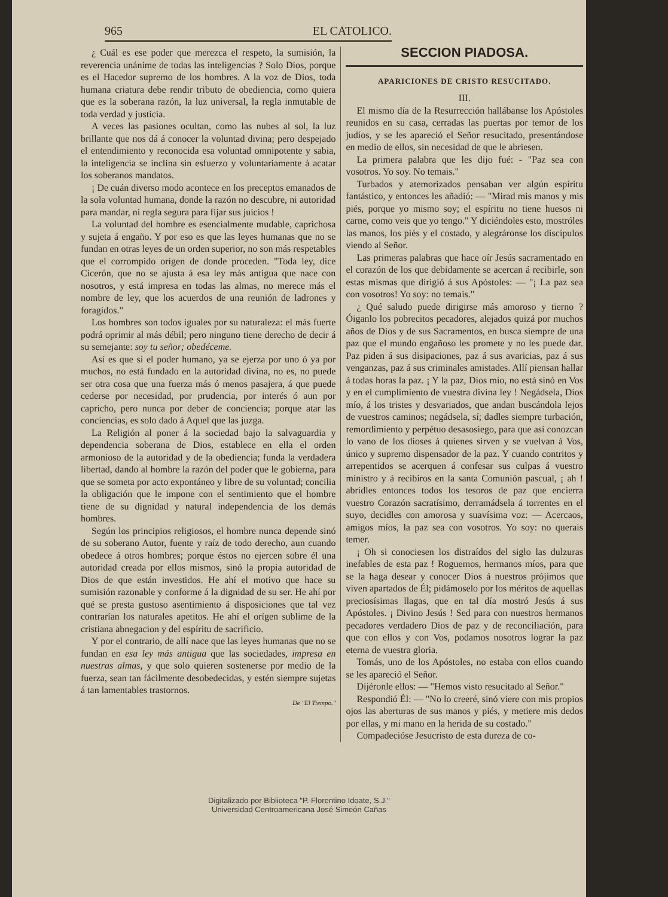965 EL CATOLICO.
¿ Cuál es ese poder que merezca el respeto, la sumisión, la reverencia unánime de todas las inteligencias ? Solo Dios, porque es el Hacedor supremo de los hombres. A la voz de Dios, toda humana criatura debe rendir tributo de obediencia, como quiera que es la soberana razón, la luz universal, la regla inmutable de toda verdad y justicia.
A veces las pasiones ocultan, como las nubes al sol, la luz brillante que nos dá á conocer la voluntad divina; pero despejado el entendimiento y reconocida esa voluntad omnipotente y sabia, la inteligencia se inclina sin esfuerzo y voluntariamente á acatar los soberanos mandatos.
¡ De cuán diverso modo acontece en los preceptos emanados de la sola voluntad humana, donde la razón no descubre, ni autoridad para mandar, ni regla segura para fijar sus juicios !
La voluntad del hombre es esencialmente mudable, caprichosa y sujeta á engaño. Y por eso es que las leyes humanas que no se fundan en otras leyes de un orden superior, no son más respetables que el corrompido orígen de donde proceden. "Toda ley, dice Cicerón, que no se ajusta á esa ley más antigua que nace con nosotros, y está impresa en todas las almas, no merece más el nombre de ley, que los acuerdos de una reunión de ladrones y foragidos."
Los hombres son todos iguales por su naturaleza: el más fuerte podrá oprimir al más débil; pero ninguno tiene derecho de decir á su semejante: soy tu señor; obedéceme.
Así es que si el poder humano, ya se ejerza por uno ó ya por muchos, no está fundado en la autoridad divina, no es, no puede ser otra cosa que una fuerza más ó menos pasajera, á que puede cederse por necesidad, por prudencia, por interés ó aun por capricho, pero nunca por deber de conciencia; porque atar las conciencias, es solo dado á Aquel que las juzga.
La Religión al poner á la sociedad bajo la salvaguardia y dependencia soberana de Dios, establece en ella el orden armonioso de la autoridad y de la obediencia; funda la verdadera libertad, dando al hombre la razón del poder que le gobierna, para que se someta por acto expontáneo y libre de su voluntad; concilia la obligación que le impone con el sentimiento que el hombre tiene de su dignidad y natural independencia de los demás hombres.
Según los principios religiosos, el hombre nunca depende sinó de su soberano Autor, fuente y raíz de todo derecho, aun cuando obedece á otros hombres; porque éstos no ejercen sobre él una autoridad creada por ellos mismos, sinó la propia autoridad de Dios de que están investidos. He ahí el motivo que hace su sumisión razonable y conforme á la dignidad de su ser. He ahí por qué se presta gustoso asentimiento á disposiciones que tal vez contrarían los naturales apetitos. He ahí el orígen sublime de la cristiana abnegacion y del espíritu de sacrificio.
Y por el contrario, de allí nace que las leyes humanas que no se fundan en esa ley más antigua que las sociedades, impresa en nuestras almas, y que solo quieren sostenerse por medio de la fuerza, sean tan fácilmente desobedecidas, y estén siempre sujetas á tan lamentables trastornos.
De "El Tiempo."
SECCION PIADOSA.
APARICIONES DE CRISTO RESUCITADO.
III.
El mismo día de la Resurrección hallábanse los Apóstoles reunidos en su casa, cerradas las puertas por temor de los judíos, y se les apareció el Señor resucitado, presentándose en medio de ellos, sin necesidad de que le abriesen.
La primera palabra que les dijo fué: - "Paz sea con vosotros. Yo soy. No temais."
Turbados y atemorizados pensaban ver algún espíritu fantástico, y entonces les añadió: — "Mirad mis manos y mis piés, porque yo mismo soy; el espíritu no tiene huesos ni carne, como veis que yo tengo." Y diciéndoles esto, mostróles las manos, los piés y el costado, y alegráronse los discípulos viendo al Señor.
Las primeras palabras que hace oír Jesús sacramentado en el corazón de los que debidamente se acercan á recibirle, son estas mismas que dirigió á sus Apóstoles: — "¡ La paz sea con vosotros! Yo soy: no temais."
¿ Qué saludo puede dirigirse más amoroso y tierno ? Óiganlo los pobrecitos pecadores, alejados quizá por muchos años de Dios y de sus Sacramentos, en busca siempre de una paz que el mundo engañoso les promete y no les puede dar. Paz piden á sus disipaciones, paz á sus avaricias, paz á sus venganzas, paz á sus criminales amistades. Allí piensan hallar á todas horas la paz. ¡ Y la paz, Dios mío, no está sinó en Vos y en el cumplimiento de vuestra divina ley ! Negádsela, Dios mío, á los tristes y desvariados, que andan buscándola lejos de vuestros caminos; negádsela, sí; dadles siempre turbación, remordimiento y perpétuo desasosiego, para que así conozcan lo vano de los dioses á quienes sirven y se vuelvan á Vos, único y supremo dispensador de la paz. Y cuando contritos y arrepentidos se acerquen á confesar sus culpas á vuestro ministro y á recibiros en la santa Comunión pascual, ¡ ah ! abridles entonces todos los tesoros de paz que encierra vuestro Corazón sacratísimo, derramádsela á torrentes en el suyo, decidles con amorosa y suavísima voz: — Acercaos, amigos míos, la paz sea con vosotros. Yo soy: no querais temer.
¡ Oh si conociesen los distraídos del siglo las dulzuras inefables de esta paz ! Roguemos, hermanos míos, para que se la haga desear y conocer Dios á nuestros prójimos que viven apartados de Él; pidámoselo por los méritos de aquellas preciosísimas llagas, que en tal día mostró Jesús á sus Apóstoles. ¡ Divino Jesús ! Sed para con nuestros hermanos pecadores verdadero Dios de paz y de reconciliación, para que con ellos y con Vos, podamos nosotros lograr la paz eterna de vuestra gloria.
Tomás, uno de los Apóstoles, no estaba con ellos cuando se les apareció el Señor.
Dijéronle ellos: — "Hemos visto resucitado al Señor."
Respondió Él: — "No lo creeré, sinó viere con mis propios ojos las aberturas de sus manos y piés, y metiere mis dedos por ellas, y mi mano en la herida de su costado."
Compadecióse Jesucristo de esta dureza de co-
Digitalizado por Biblioteca "P. Florentino Idoate, S.J."
Universidad Centroamericana José Simeón Cañas